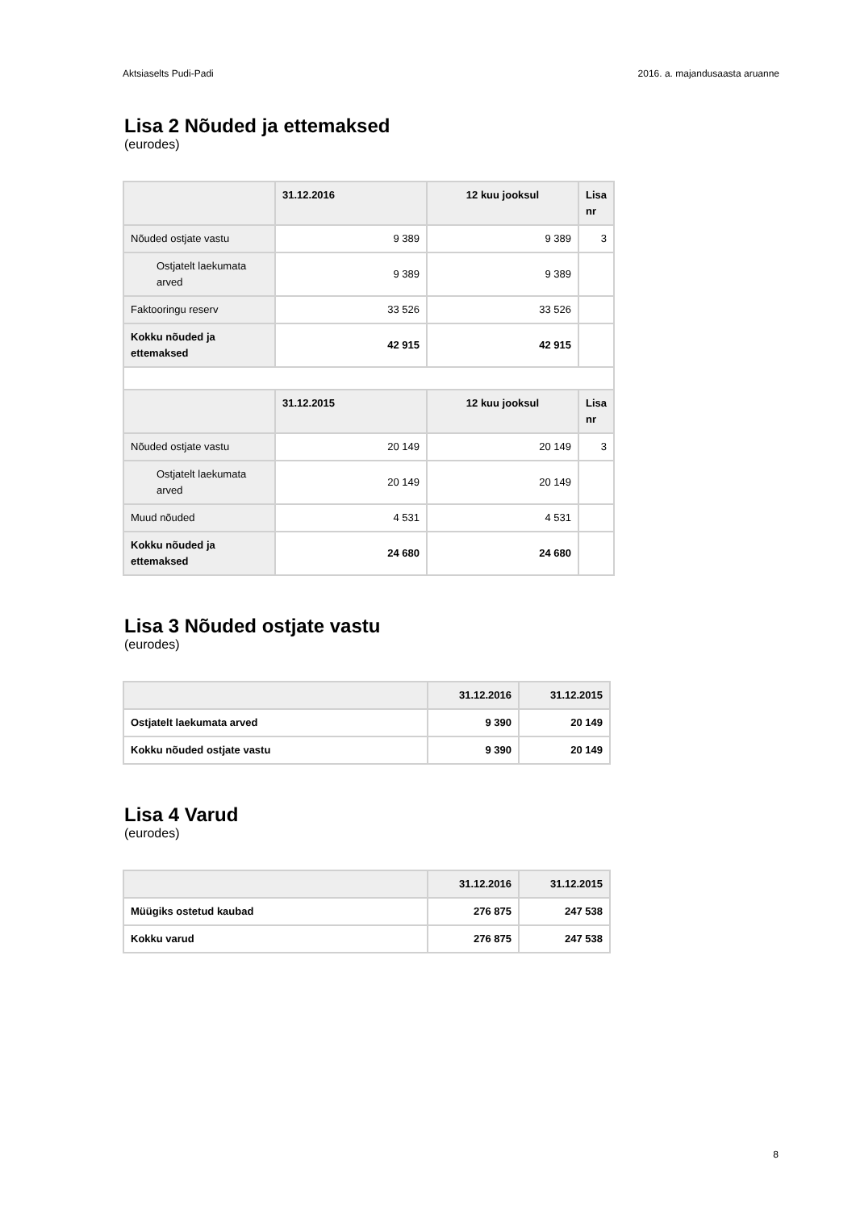Aktsiaselts Pudi-Padi 2016. a. majandusaasta aruanne
Lisa 2 Nõuded ja ettemaksed
(eurodes)
| | 31.12.2016 | 12 kuu jooksul | Lisa nr |
| --- | --- | --- | --- |
| Nõuded ostjate vastu | 9 389 | 9 389 | 3 |
| Ostjatelt laekumata arved | 9 389 | 9 389 | |
| Faktooringu reserv | 33 526 | 33 526 | |
| Kokku nõuded ja ettemaksed | 42 915 | 42 915 | |
| | 31.12.2015 | 12 kuu jooksul | Lisa nr |
| Nõuded ostjate vastu | 20 149 | 20 149 | 3 |
| Ostjatelt laekumata arved | 20 149 | 20 149 | |
| Muud nõuded | 4 531 | 4 531 | |
| Kokku nõuded ja ettemaksed | 24 680 | 24 680 | |
Lisa 3 Nõuded ostjate vastu
(eurodes)
| | 31.12.2016 | 31.12.2015 |
| --- | --- | --- |
| Ostjatelt laekumata arved | 9 390 | 20 149 |
| Kokku nõuded ostjate vastu | 9 390 | 20 149 |
Lisa 4 Varud
(eurodes)
| | 31.12.2016 | 31.12.2015 |
| --- | --- | --- |
| Müügiks ostetud kaubad | 276 875 | 247 538 |
| Kokku varud | 276 875 | 247 538 |
8